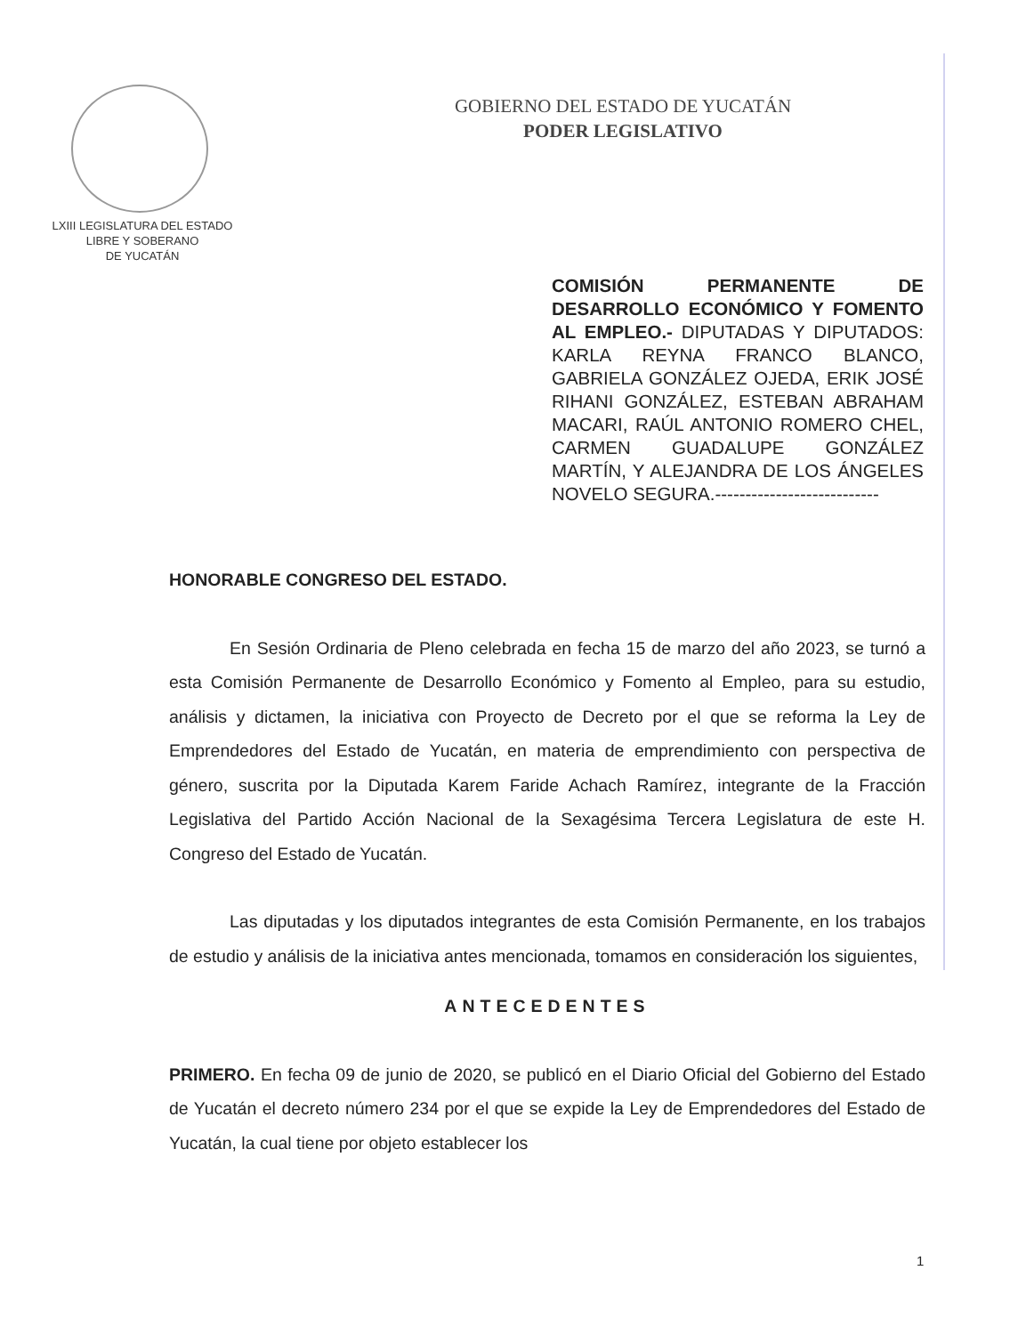LXIII LEGISLATURA DEL ESTADO
LIBRE Y SOBERANO
DE YUCATÁN
GOBIERNO DEL ESTADO DE YUCATÁN
PODER LEGISLATIVO
COMISIÓN PERMANENTE DE DESARROLLO ECONÓMICO Y FOMENTO AL EMPLEO.- DIPUTADAS Y DIPUTADOS: KARLA REYNA FRANCO BLANCO, GABRIELA GONZÁLEZ OJEDA, ERIK JOSÉ RIHANI GONZÁLEZ, ESTEBAN ABRAHAM MACARI, RAÚL ANTONIO ROMERO CHEL, CARMEN GUADALUPE GONZÁLEZ MARTÍN, Y ALEJANDRA DE LOS ÁNGELES NOVELO SEGURA.---------------------------
HONORABLE CONGRESO DEL ESTADO.
En Sesión Ordinaria de Pleno celebrada en fecha 15 de marzo del año 2023, se turnó a esta Comisión Permanente de Desarrollo Económico y Fomento al Empleo, para su estudio, análisis y dictamen, la iniciativa con Proyecto de Decreto por el que se reforma la Ley de Emprendedores del Estado de Yucatán, en materia de emprendimiento con perspectiva de género, suscrita por la Diputada Karem Faride Achach Ramírez, integrante de la Fracción Legislativa del Partido Acción Nacional de la Sexagésima Tercera Legislatura de este H. Congreso del Estado de Yucatán.
Las diputadas y los diputados integrantes de esta Comisión Permanente, en los trabajos de estudio y análisis de la iniciativa antes mencionada, tomamos en consideración los siguientes,
ANTECEDENTES
PRIMERO. En fecha 09 de junio de 2020, se publicó en el Diario Oficial del Gobierno del Estado de Yucatán el decreto número 234 por el que se expide la Ley de Emprendedores del Estado de Yucatán, la cual tiene por objeto establecer los
1